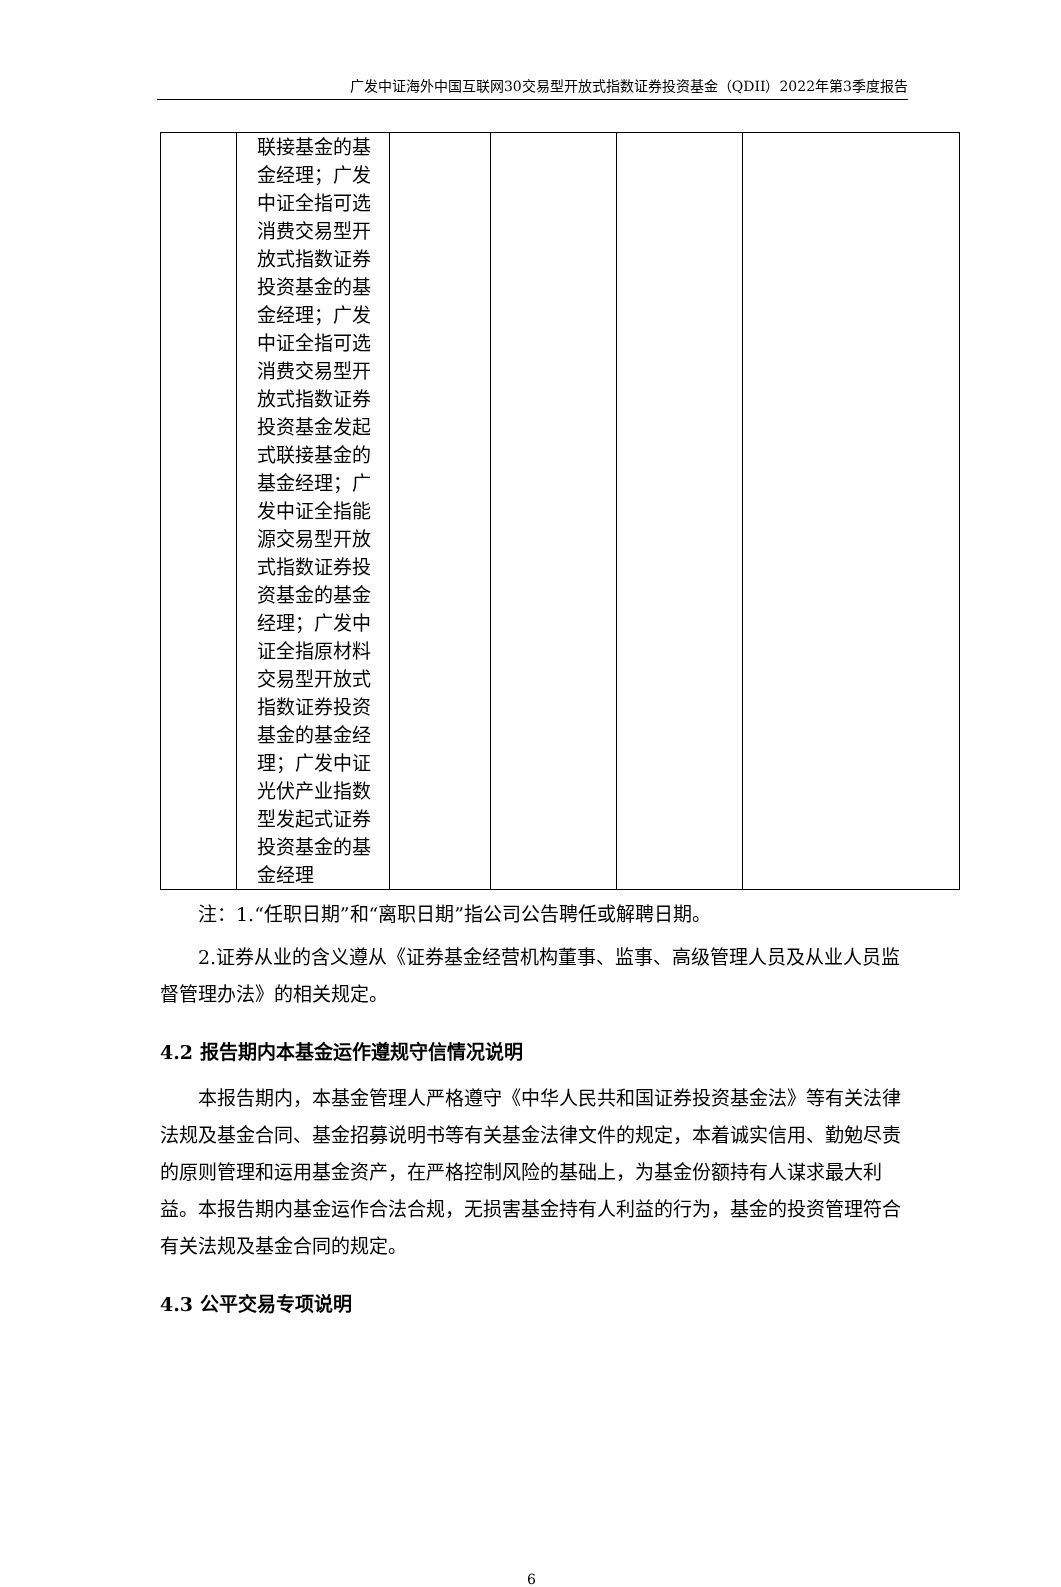广发中证海外中国互联网30交易型开放式指数证券投资基金（QDII）2022年第3季度报告
| | 联接基金的基金经理；广发中证全指可选消费交易型开放式指数证券投资基金的基金经理；广发中证全指可选消费交易型开放式指数证券投资基金发起式联接基金的基金经理；广发中证全指能源交易型开放式指数证券投资基金的基金经理；广发中证全指原材料交易型开放式指数证券投资基金的基金经理；广发中证光伏产业指数型发起式证券投资基金的基金经理 | | | | |
注：1.“任职日期”和“离职日期”指公司公告聘任或解聘日期。
2.证券从业的含义遵从《证券基金经营机构董事、监事、高级管理人员及从业人员监督管理办法》的相关规定。
4.2 报告期内本基金运作遵规守信情况说明
本报告期内，本基金管理人严格遵守《中华人民共和国证券投资基金法》等有关法律法规及基金合同、基金招募说明书等有关基金法律文件的规定，本着诚实信用、勤勉尽责的原则管理和运用基金资产，在严格控制风险的基础上，为基金份额持有人谋求最大利益。本报告期内基金运作合法合规，无损害基金持有人利益的行为，基金的投资管理符合有关法规及基金合同的规定。
4.3 公平交易专项说明
6